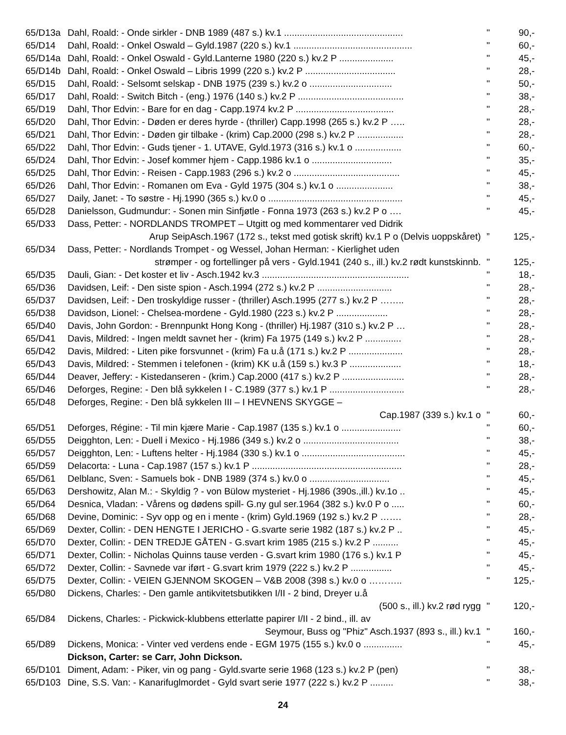| 65/D13a | Dahl, Roald: - Onde sirkler - DNB 1989 (487 s.) kv.1 .............................................. | " | 90,- |
| 65/D14 | Dahl, Roald: - Onkel Oswald – Gyld.1987 (220 s.) kv.1 .............................................. | " | 60,- |
| 65/D14a | Dahl, Roald: - Onkel Oswald - Gyld.Lanterne 1980 (220 s.) kv.2 P ..................... | " | 45,- |
| 65/D14b | Dahl, Roald: - Onkel Oswald – Libris 1999 (220 s.) kv.2 P ................................... | " | 28,- |
| 65/D15 | Dahl, Roald: - Selsomt selskap - DNB 1975 (239 s.) kv.2 o ................................ | " | 50,- |
| 65/D17 | Dahl, Roald: - Switch Bitch - (eng.) 1976 (140 s.) kv.2 P ......................................... | " | 38,- |
| 65/D19 | Dahl, Thor Edvin: - Bare for en dag - Capp.1974 kv.2 P ...................................... | " | 28,- |
| 65/D20 | Dahl, Thor Edvin: - Døden er deres hyrde - (thriller) Capp.1998 (265 s.) kv.2 P ….. | " | 28,- |
| 65/D21 | Dahl, Thor Edvin: - Døden gir tilbake - (krim) Cap.2000 (298 s.) kv.2 P .................. | " | 28,- |
| 65/D22 | Dahl, Thor Edvin: - Guds tjener - 1. UTAVE, Gyld.1973 (316 s.) kv.1 o .................. | " | 60,- |
| 65/D24 | Dahl, Thor Edvin: - Josef kommer hjem - Capp.1986 kv.1 o ............................... | " | 35,- |
| 65/D25 | Dahl, Thor Edvin: - Reisen - Capp.1983 (296 s.) kv.2 o ......................................... | " | 45,- |
| 65/D26 | Dahl, Thor Edvin: - Romanen om Eva - Gyld 1975 (304 s.) kv.1 o ...................... | " | 38,- |
| 65/D27 | Daily, Janet: - To søstre - Hj.1990 (365 s.) kv.0 o .................................................... | " | 45,- |
| 65/D28 | Danielsson, Gudmundur: - Sonen min Sinfjøtle - Fonna 1973 (263 s.) kv.2 P o …. | " | 45,- |
| 65/D33 | Dass, Petter: - NORDLANDS TROMPET – Utgitt og med kommentarer ved Didrik | | |
| | Arup SeipAsch.1967 (172 s., tekst med gotisk skrift) kv.1 P o (Delvis uoppskåret) | ” | 125,- |
| 65/D34 | Dass, Petter: - Nordlands Trompet - og Wessel, Johan Herman: - Kierlighet uden | | |
| | strømper - og fortellinger på vers - Gyld.1941 (240 s., ill.) kv.2 rødt kunstskinnb. | " | 125,- |
| 65/D35 | Dauli, Gian: - Det koster et liv - Asch.1942 kv.3 ......................................................... | " | 18,- |
| 65/D36 | Davidsen, Leif: - Den siste spion - Asch.1994 (272 s.) kv.2 P ............................. | " | 28,- |
| 65/D37 | Davidsen, Leif: - Den troskyldige russer - (thriller) Asch.1995 (277 s.) kv.2 P …….. | " | 28,- |
| 65/D38 | Davidson, Lionel: - Chelsea-mordene - Gyld.1980 (223 s.) kv.2 P .................... | " | 28,- |
| 65/D40 | Davis, John Gordon: - Brennpunkt Hong Kong - (thriller) Hj.1987 (310 s.) kv.2 P … | " | 28,- |
| 65/D41 | Davis, Mildred: - Ingen meldt savnet her - (krim) Fa 1975 (149 s.) kv.2 P .............. | " | 28,- |
| 65/D42 | Davis, Mildred: - Liten pike forsvunnet - (krim) Fa u.å (171 s.) kv.2 P ..................... | " | 28,- |
| 65/D43 | Davis, Mildred: - Stemmen i telefonen - (krim) KK u.å (159 s.) kv.3 P .................... | " | 18,- |
| 65/D44 | Deaver, Jeffery: - Kistedanseren - (krim.) Cap.2000 (417 s.) kv.2 P ........................ | " | 28,- |
| 65/D46 | Deforges, Regine: - Den blå sykkelen I - C.1989 (377 s.) kv.1 P ............................. | " | 28,- |
| 65/D48 | Deforges, Regine: - Den blå sykkelen III – I HEVNENS SKYGGE – | | |
| | Cap.1987 (339 s.) kv.1 o | " | 60,- |
| 65/D51 | Deforges, Régine: - Til min kjære Marie - Cap.1987 (135 s.) kv.1 o ....................... | " | 60,- |
| 65/D55 | Deigghton, Len: - Duell i Mexico - Hj.1986 (349 s.) kv.2 o ..................................... | " | 38,- |
| 65/D57 | Deigghton, Len: - Luftens helter - Hj.1984 (330 s.) kv.1 o ........................................ | " | 45,- |
| 65/D59 | Delacorta: - Luna - Cap.1987 (157 s.) kv.1 P .......................................................... | " | 28,- |
| 65/D61 | Delblanc, Sven: - Samuels bok - DNB 1989 (374 s.) kv.0 o ............................... | " | 45,- |
| 65/D63 | Dershowitz, Alan M.: - Skyldig ? - von Bülow mysteriet - Hj.1986 (390s.,ill.) kv.1o .. | " | 45,- |
| 65/D64 | Desnica, Vladan: - Vårens og dødens spill- G.ny gul ser.1964 (382 s.) kv.0 P o ..... | " | 60,- |
| 65/D68 | Devine, Dominic: - Syv opp og en i mente - (krim) Gyld.1969 (192 s.) kv.2 P ……. | " | 28,- |
| 65/D69 | Dexter, Collin: - DEN HENGTE I JERICHO - G.svarte serie 1982 (187 s.) kv.2 P .. | " | 45,- |
| 65/D70 | Dexter, Collin: - DEN TREDJE GÅTEN - G.svart krim 1985 (215 s.) kv.2 P .......... | " | 45,- |
| 65/D71 | Dexter, Collin: - Nicholas Quinns tause verden - G.svart krim 1980 (176 s.) kv.1 P | " | 45,- |
| 65/D72 | Dexter, Collin: - Savnede var iført - G.svart krim 1979 (222 s.) kv.2 P ................ | " | 45,- |
| 65/D75 | Dexter, Collin: - VEIEN GJENNOM SKOGEN – V&B 2008 (398 s.) kv.0 o ……….. | " | 125,- |
| 65/D80 | Dickens, Charles: - Den gamle antikvitetsbutikken I/II - 2 bind, Dreyer u.å | | |
| | (500 s., ill.) kv.2 rød rygg | " | 120,- |
| 65/D84 | Dickens, Charles: - Pickwick-klubbens etterlatte papirer I/II - 2 bind., ill. av | | |
| | Seymour, Buss og "Phiz" Asch.1937 (893 s., ill.) kv.1 | " | 160,- |
| 65/D89 | Dickens, Monica: - Vinter ved verdens ende - EGM 1975 (155 s.) kv.0 o ............... | " | 45,- |
| | Dickson, Carter: se Carr, John Dickson. | | |
| 65/D101 | Diment, Adam: - Piker, vin og pang - Gyld.svarte serie 1968 (123 s.) kv.2 P (pen) | " | 38,- |
| 65/D103 | Dine, S.S. Van: - Kanarifuglmordet - Gyld svart serie 1977 (222 s.) kv.2 P ......... | " | 38,- |
24